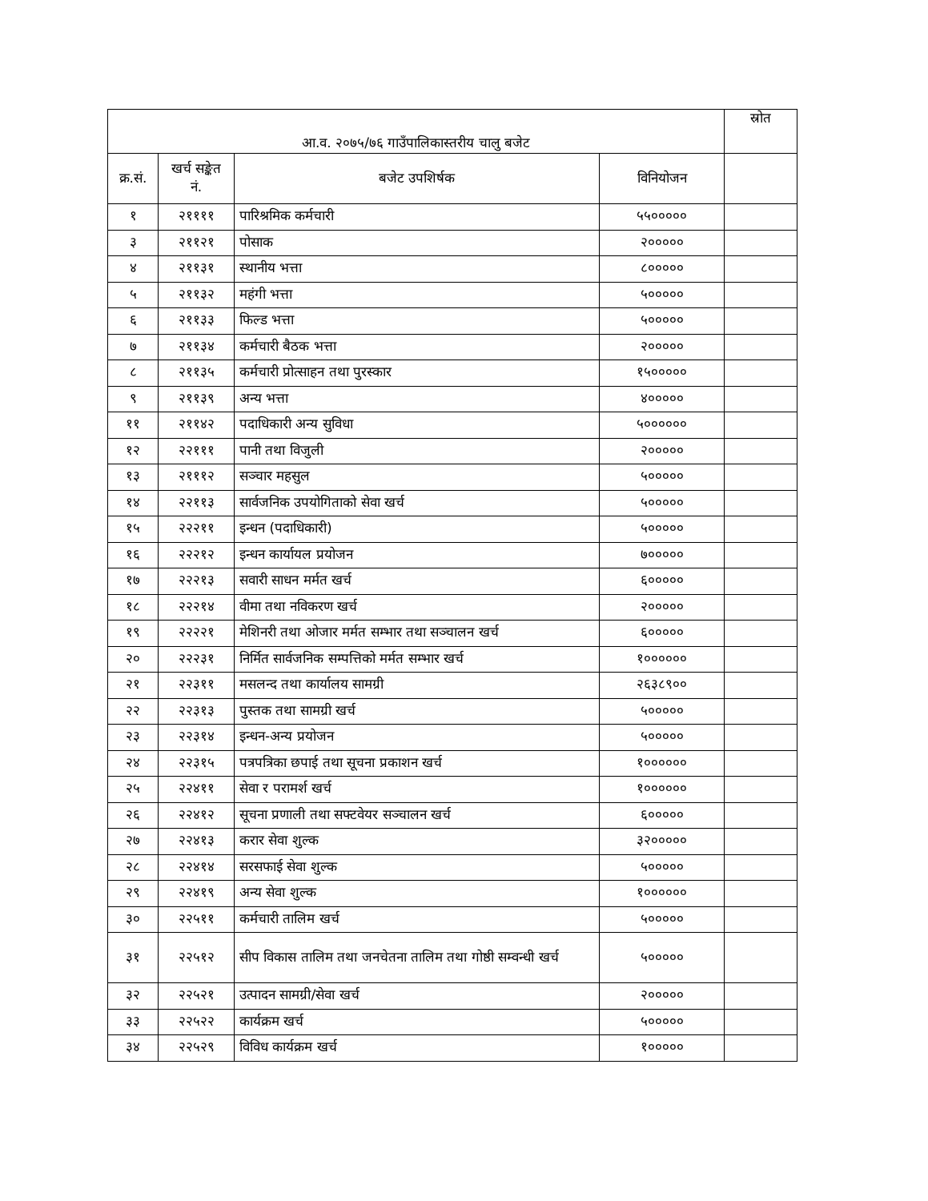| आ.व. २०७५/७६ गाउँपालिकास्तरीय चालु बजेट | | | | स्रोत |
| --- | --- | --- | --- | --- |
| क्र.सं. | खर्च सङ्केत नं. | बजेट उपशिर्षक | विनियोजन | |
| १ | २११११ | पारिश्रमिक कर्मचारी | ५५००००० | |
| ३ | २११२१ | पोसाक | २००००० | |
| ४ | २११३१ | स्थानीय भत्ता | ८००००० | |
| ५ | २११३२ | महंगी भत्ता | ५००००० | |
| ६ | २११३३ | फिल्ड भत्ता | ५००००० | |
| ७ | २११३४ | कर्मचारी बैठक भत्ता | २००००० | |
| ८ | २११३५ | कर्मचारी प्रोत्साहन तथा पुरस्कार | १५००००० | |
| ९ | २११३९ | अन्य भत्ता | ४००००० | |
| ११ | २११४२ | पदाधिकारी अन्य सुविधा | ५०००००० | |
| १२ | २२१११ | पानी तथा विजुली | २००००० | |
| १३ | २१११२ | सञ्चार महसुल | ५००००० | |
| १४ | २२११३ | सार्वजनिक उपयोगिताको सेवा खर्च | ५००००० | |
| १५ | २२२११ | इन्धन (पदाधिकारी) | ५००००० | |
| १६ | २२२१२ | इन्धन कार्यायल प्रयोजन | ७००००० | |
| १७ | २२२१३ | सवारी साधन मर्मत खर्च | ६००००० | |
| १८ | २२२१४ | वीमा तथा नविकरण खर्च | २००००० | |
| १९ | २२२२१ | मेशिनरी तथा ओजार मर्मत सम्भार तथा सञ्चालन खर्च | ६००००० | |
| २० | २२२३१ | निर्मित सार्वजनिक सम्पत्तिको मर्मत सम्भार खर्च | १०००००० | |
| २१ | २२३११ | मसलन्द तथा कार्यालय सामग्री | २६३८९०० | |
| २२ | २२३१३ | पुस्तक तथा सामग्री खर्च | ५००००० | |
| २३ | २२३१४ | इन्धन-अन्य प्रयोजन | ५००००० | |
| २४ | २२३१५ | पत्रपत्रिका छपाई तथा सूचना प्रकाशन खर्च | १०००००० | |
| २५ | २२४११ | सेवा र परामर्श खर्च | १०००००० | |
| २६ | २२४१२ | सूचना प्रणाली तथा सफ्टवेयर सञ्चालन खर्च | ६००००० | |
| २७ | २२४१३ | करार सेवा शुल्क | ३२००००० | |
| २८ | २२४१४ | सरसफाई सेवा शुल्क | ५००००० | |
| २९ | २२४१९ | अन्य सेवा शुल्क | १०००००० | |
| ३० | २२५११ | कर्मचारी तालिम खर्च | ५००००० | |
| ३१ | २२५१२ | सीप विकास तालिम तथा जनचेतना तालिम तथा गोष्ठी सम्वन्धी खर्च | ५००००० | |
| ३२ | २२५२१ | उत्पादन सामग्री/सेवा खर्च | २००००० | |
| ३३ | २२५२२ | कार्यक्रम खर्च | ५००००० | |
| ३४ | २२५२९ | विविध कार्यक्रम खर्च | १००००० | |